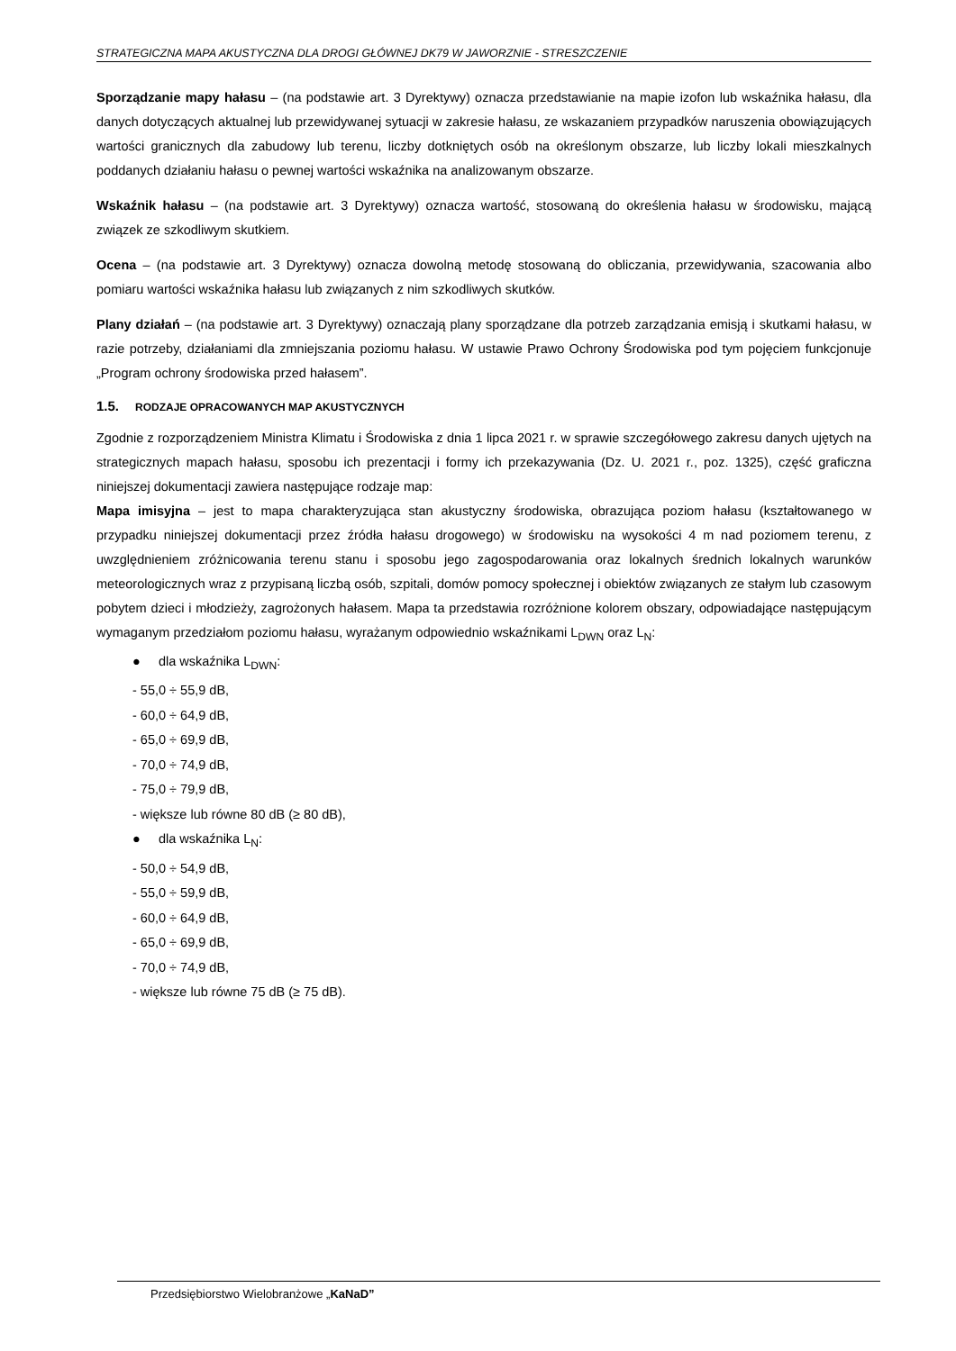STRATEGICZNA MAPA AKUSTYCZNA DLA DROGI GŁÓWNEJ DK79 W JAWORZNIE - STRESZCZENIE
Sporządzanie mapy hałasu – (na podstawie art. 3 Dyrektywy) oznacza przedstawianie na mapie izofon lub wskaźnika hałasu, dla danych dotyczących aktualnej lub przewidywanej sytuacji w zakresie hałasu, ze wskazaniem przypadków naruszenia obowiązujących wartości granicznych dla zabudowy lub terenu, liczby dotkniętych osób na określonym obszarze, lub liczby lokali mieszkalnych poddanych działaniu hałasu o pewnej wartości wskaźnika na analizowanym obszarze.
Wskaźnik hałasu – (na podstawie art. 3 Dyrektywy) oznacza wartość, stosowaną do określenia hałasu w środowisku, mającą związek ze szkodliwym skutkiem.
Ocena – (na podstawie art. 3 Dyrektywy) oznacza dowolną metodę stosowaną do obliczania, przewidywania, szacowania albo pomiaru wartości wskaźnika hałasu lub związanych z nim szkodliwych skutków.
Plany działań – (na podstawie art. 3 Dyrektywy) oznaczają plany sporządzane dla potrzeb zarządzania emisją i skutkami hałasu, w razie potrzeby, działaniami dla zmniejszania poziomu hałasu. W ustawie Prawo Ochrony Środowiska pod tym pojęciem funkcjonuje „Program ochrony środowiska przed hałasem”.
1.5. RODZAJE OPRACOWANYCH MAP AKUSTYCZNYCH
Zgodnie z rozporządzeniem Ministra Klimatu i Środowiska z dnia 1 lipca 2021 r. w sprawie szczegółowego zakresu danych ujętych na strategicznych mapach hałasu, sposobu ich prezentacji i formy ich przekazywania (Dz. U. 2021 r., poz. 1325), część graficzna niniejszej dokumentacji zawiera następujące rodzaje map:
Mapa imisyjna – jest to mapa charakteryzująca stan akustyczny środowiska, obrazująca poziom hałasu (kształtowanego w przypadku niniejszej dokumentacji przez źródła hałasu drogowego) w środowisku na wysokości 4 m nad poziomem terenu, z uwzględnieniem zróżnicowania terenu stanu i sposobu jego zagospodarowania oraz lokalnych średnich lokalnych warunków meteorologicznych wraz z przypisaną liczbą osób, szpitali, domów pomocy społecznej i obiektów związanych ze stałym lub czasowym pobytem dzieci i młodzieży, zagrożonych hałasem. Mapa ta przedstawia rozróżnione kolorem obszary, odpowiadające następującym wymaganym przedziałom poziomu hałasu, wyrażanym odpowiednio wskaźnikami L<sub>DWN</sub> oraz L<sub>N</sub>:
● dla wskaźnika L<sub>DWN</sub>:
- 55,0 ÷ 55,9 dB,
- 60,0 ÷ 64,9 dB,
- 65,0 ÷ 69,9 dB,
- 70,0 ÷ 74,9 dB,
- 75,0 ÷ 79,9 dB,
- większe lub równe 80 dB (≥ 80 dB),
● dla wskaźnika L<sub>N</sub>:
- 50,0 ÷ 54,9 dB,
- 55,0 ÷ 59,9 dB,
- 60,0 ÷ 64,9 dB,
- 65,0 ÷ 69,9 dB,
- 70,0 ÷ 74,9 dB,
- większe lub równe 75 dB (≥ 75 dB).
Przedsiębiorstwo Wielobranżowe „KaNaD”